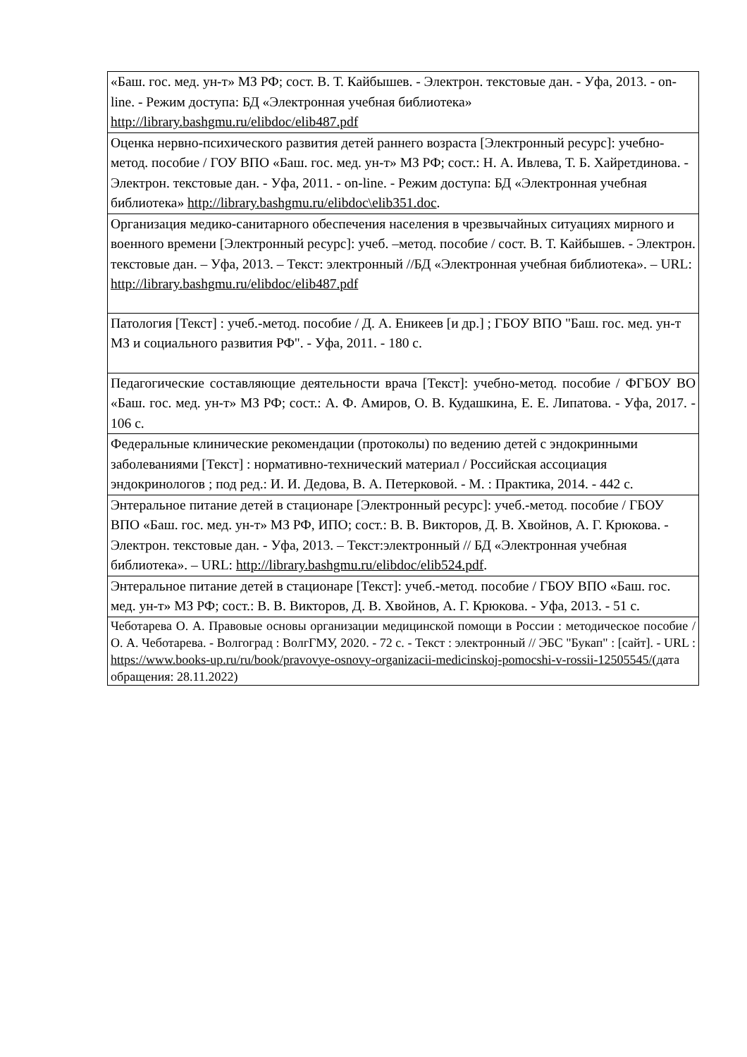| «Баш. гос. мед. ун-т» МЗ РФ; сост. В. Т. Кайбышев. - Электрон. текстовые дан. - Уфа, 2013. - on-line. - Режим доступа: БД «Электронная учебная библиотека» http://library.bashgmu.ru/elibdoc/elib487.pdf |
| Оценка нервно-психического развития детей раннего возраста [Электронный ресурс]: учебно-метод. пособие / ГОУ ВПО «Баш. гос. мед. ун-т» МЗ РФ; сост.: Н. А. Ивлева, Т. Б. Хайретдинова. - Электрон. текстовые дан. - Уфа, 2011. - on-line. - Режим доступа: БД «Электронная учебная библиотека» http://library.bashgmu.ru/elibdoc\elib351.doc . |
| Организация медико-санитарного обеспечения населения в чрезвычайных ситуациях мирного и военного времени [Электронный ресурс]: учеб. –метод. пособие / сост. В. Т. Кайбышев. - Электрон. текстовые дан. – Уфа, 2013. – Текст: электронный //БД «Электронная учебная библиотека». – URL: http://library.bashgmu.ru/elibdoc/elib487.pdf |
| Патология [Текст] : учеб.-метод. пособие / Д. А. Еникеев [и др.] ; ГБОУ ВПО "Баш. гос. мед. ун-т МЗ и социального развития РФ". - Уфа, 2011. - 180 с. |
| Педагогические составляющие деятельности врача [Текст]: учебно-метод. пособие / ФГБОУ ВО «Баш. гос. мед. ун-т» МЗ РФ; сост.: А. Ф. Амиров, О. В. Кудашкина, Е. Е. Липатова. - Уфа, 2017. - 106 с. |
| Федеральные клинические рекомендации (протоколы) по ведению детей с эндокринными заболеваниями [Текст] : нормативно-технический материал / Российская ассоциация эндокринологов ; под ред.: И. И. Дедова, В. А. Петерковой. - М. : Практика, 2014. - 442 с. |
| Энтеральное питание детей в стационаре [Электронный ресурс]: учеб.-метод. пособие / ГБОУ ВПО «Баш. гос. мед. ун-т» МЗ РФ, ИПО; сост.: В. В. Викторов, Д. В. Хвойнов, А. Г. Крюкова. - Электрон. текстовые дан. - Уфа, 2013. – Текст:электронный // БД «Электронная учебная библиотека». – URL: http://library.bashgmu.ru/elibdoc/elib524.pdf . |
| Энтеральное питание детей в стационаре [Текст]: учеб.-метод. пособие / ГБОУ ВПО «Баш. гос. мед. ун-т» МЗ РФ; сост.: В. В. Викторов, Д. В. Хвойнов, А. Г. Крюкова. - Уфа, 2013. - 51 с. |
| Чеботарева О. А. Правовые основы организации медицинской помощи в России : методическое пособие / О. А. Чеботарева. - Волгоград : ВолгГМУ, 2020. - 72 с. - Текст : электронный // ЭБС "Букап" : [сайт]. - URL : https://www.books-up.ru/ru/book/pravovye-osnovy-organizacii-medicinskoj-pomocshi-v-rossii-12505545/ (дата обращения: 28.11.2022) |